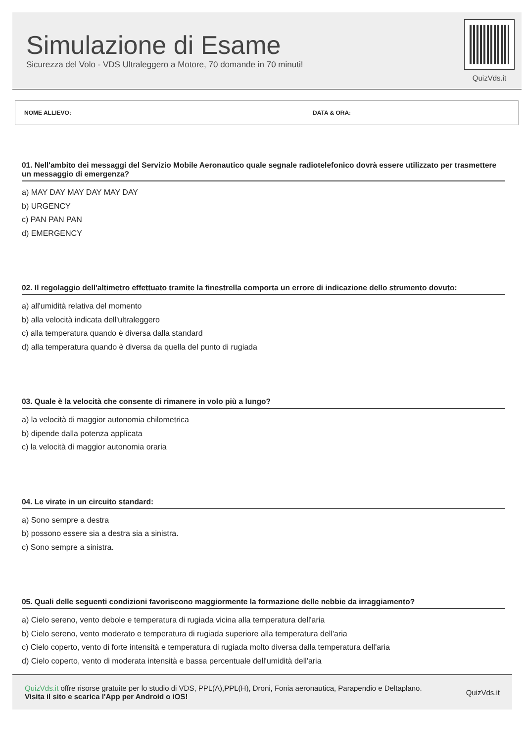Simulazione di Esame
Sicurezza del Volo - VDS Ultraleggero a Motore, 70 domande in 70 minuti!
QuizVds.it
NOME ALLIEVO: DATA & ORA:
01. Nell'ambito dei messaggi del Servizio Mobile Aeronautico quale segnale radiotelefonico dovrà essere utilizzato per trasmettere un messaggio di emergenza?
a) MAY DAY MAY DAY MAY DAY
b) URGENCY
c) PAN PAN PAN
d) EMERGENCY
02. Il regolaggio dell'altimetro effettuato tramite la finestrella comporta un errore di indicazione dello strumento dovuto:
a) all'umidità relativa del momento
b) alla velocità indicata dell'ultraleggero
c) alla temperatura quando è diversa dalla standard
d) alla temperatura quando è diversa da quella del punto di rugiada
03. Quale è la velocità che consente di rimanere in volo più a lungo?
a) la velocità di maggior autonomia chilometrica
b) dipende dalla potenza applicata
c) la velocità di maggior autonomia oraria
04. Le virate in un circuito standard:
a) Sono sempre a destra
b) possono essere sia a destra sia a sinistra.
c) Sono sempre a sinistra.
05. Quali delle seguenti condizioni favoriscono maggiormente la formazione delle nebbie da irraggiamento?
a) Cielo sereno, vento debole e temperatura di rugiada vicina alla temperatura dell'aria
b) Cielo sereno, vento moderato e temperatura di rugiada superiore alla temperatura dell'aria
c) Cielo coperto, vento di forte intensità e temperatura di rugiada molto diversa dalla temperatura dell'aria
d) Cielo coperto, vento di moderata intensità e bassa percentuale dell'umidità dell'aria
QuizVds.it offre risorse gratuite per lo studio di VDS, PPL(A),PPL(H), Droni, Fonia aeronautica, Parapendio e Deltaplano.
Visita il sito e scarica l'App per Android o iOS!
QuizVds.it